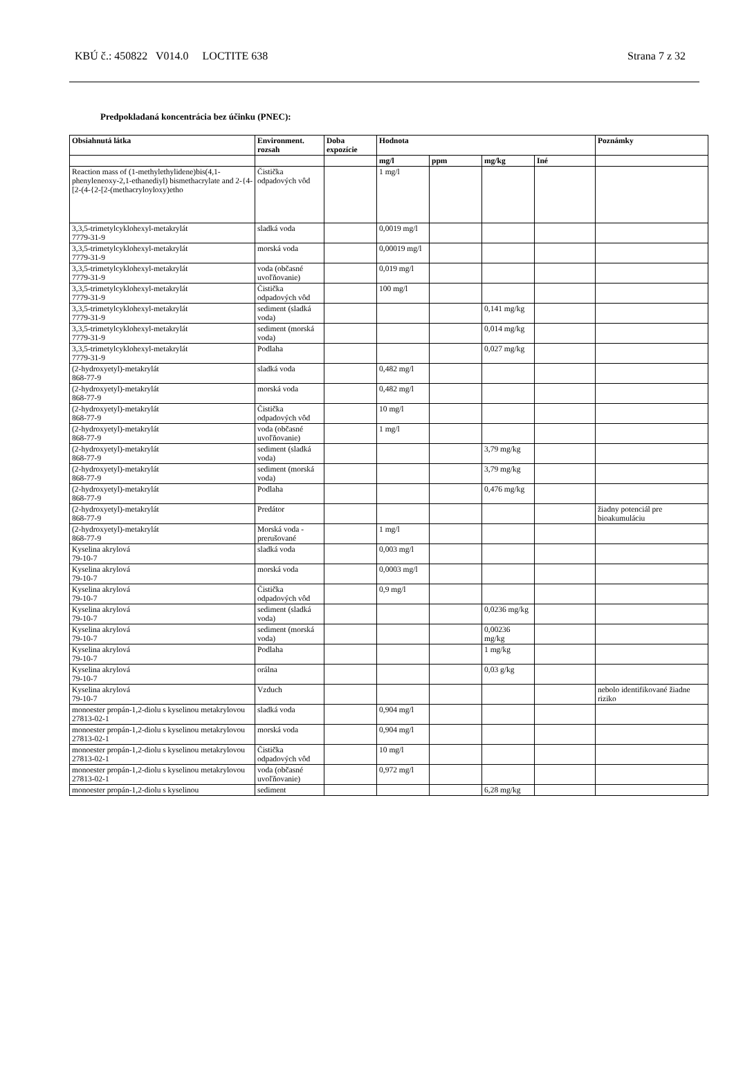KBÚ č.: 450822 V014.0 LOCTITE 638 Strana 7 z 32
Predpokladaná koncentrácia bez účinku (PNEC):
| Obsiahnutá látka | Environment. rozsah | Doba expozície | Hodnota | | | | Poznámky |
| --- | --- | --- | --- | --- | --- | --- | --- |
| | | | mg/l | ppm | mg/kg | Iné | |
| Reaction mass of (1-methylethylidene)bis(4,1-phenyleneoxy-2,1-ethanediyl) bismethacrylate and 2-{4-[2-(4-{2-[2-(methacryloyloxy)etho | Čistička odpadových vôd | | 1 mg/l | | | | |
| 3,3,5-trimetylcyklohexyl-metakrylát 7779-31-9 | sladká voda | | 0,0019 mg/l | | | | |
| 3,3,5-trimetylcyklohexyl-metakrylát 7779-31-9 | morská voda | | 0,00019 mg/l | | | | |
| 3,3,5-trimetylcyklohexyl-metakrylát 7779-31-9 | voda (občasné uvoľňovanie) | | 0,019 mg/l | | | | |
| 3,3,5-trimetylcyklohexyl-metakrylát 7779-31-9 | Čistička odpadových vôd | | 100 mg/l | | | | |
| 3,3,5-trimetylcyklohexyl-metakrylát 7779-31-9 | sediment (sladká voda) | | | | 0,141 mg/kg | | |
| 3,3,5-trimetylcyklohexyl-metakrylát 7779-31-9 | sediment (morská voda) | | | | 0,014 mg/kg | | |
| 3,3,5-trimetylcyklohexyl-metakrylát 7779-31-9 | Podlaha | | | | 0,027 mg/kg | | |
| (2-hydroxyetyl)-metakrylát 868-77-9 | sladká voda | | 0,482 mg/l | | | | |
| (2-hydroxyetyl)-metakrylát 868-77-9 | morská voda | | 0,482 mg/l | | | | |
| (2-hydroxyetyl)-metakrylát 868-77-9 | Čistička odpadových vôd | | 10 mg/l | | | | |
| (2-hydroxyetyl)-metakrylát 868-77-9 | voda (občasné uvoľňovanie) | | 1 mg/l | | | | |
| (2-hydroxyetyl)-metakrylát 868-77-9 | sediment (sladká voda) | | | | 3,79 mg/kg | | |
| (2-hydroxyetyl)-metakrylát 868-77-9 | sediment (morská voda) | | | | 3,79 mg/kg | | |
| (2-hydroxyetyl)-metakrylát 868-77-9 | Podlaha | | | | 0,476 mg/kg | | |
| (2-hydroxyetyl)-metakrylát 868-77-9 | Predátor | | | | | | žiadny potenciál pre bioakumuláciu |
| (2-hydroxyetyl)-metakrylát 868-77-9 | Morská voda - prerušované | | 1 mg/l | | | | |
| Kyselina akrylová 79-10-7 | sladká voda | | 0,003 mg/l | | | | |
| Kyselina akrylová 79-10-7 | morská voda | | 0,0003 mg/l | | | | |
| Kyselina akrylová 79-10-7 | Čistička odpadových vôd | | 0,9 mg/l | | | | |
| Kyselina akrylová 79-10-7 | sediment (sladká voda) | | | | 0,0236 mg/kg | | |
| Kyselina akrylová 79-10-7 | sediment (morská voda) | | | | 0,00236 mg/kg | | |
| Kyselina akrylová 79-10-7 | Podlaha | | | | 1 mg/kg | | |
| Kyselina akrylová 79-10-7 | orálna | | | | 0,03 g/kg | | |
| Kyselina akrylová 79-10-7 | Vzduch | | | | | | nebolo identifikované žiadne riziko |
| monoester propán-1,2-diolu s kyselinou metakrylovou 27813-02-1 | sladká voda | | 0,904 mg/l | | | | |
| monoester propán-1,2-diolu s kyselinou metakrylovou 27813-02-1 | morská voda | | 0,904 mg/l | | | | |
| monoester propán-1,2-diolu s kyselinou metakrylovou 27813-02-1 | Čistička odpadových vôd | | 10 mg/l | | | | |
| monoester propán-1,2-diolu s kyselinou metakrylovou 27813-02-1 | voda (občasné uvoľňovanie) | | 0,972 mg/l | | | | |
| monoester propán-1,2-diolu s kyselinou | sediment | | | | 6,28 mg/kg | | |